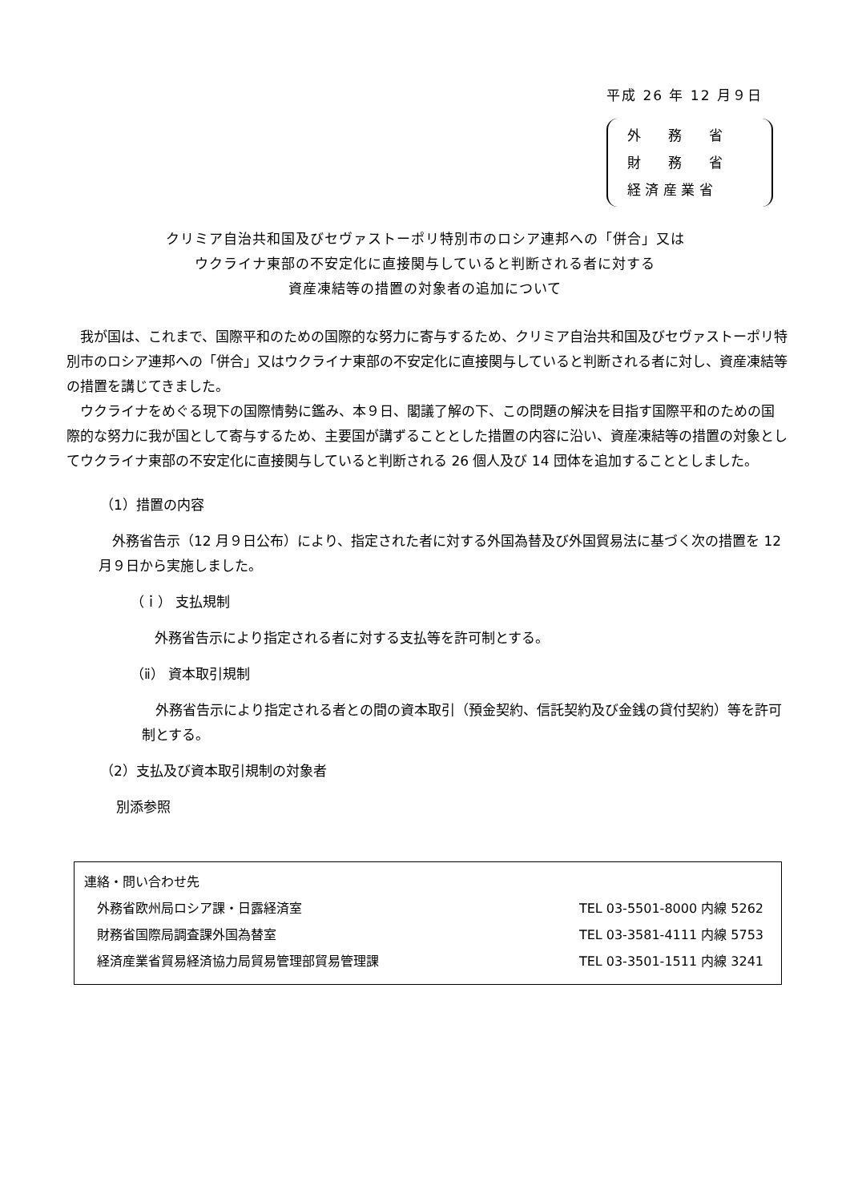平成 26 年 12 月９日
外　　務　　省
財　　務　　省
経 済 産 業 省
クリミア自治共和国及びセヴァストーポリ特別市のロシア連邦への「併合」又は
ウクライナ東部の不安定化に直接関与していると判断される者に対する
資産凍結等の措置の対象者の追加について
　我が国は、これまで、国際平和のための国際的な努力に寄与するため、クリミア自治共和国及びセヴァストーポリ特別市のロシア連邦への「併合」又はウクライナ東部の不安定化に直接関与していると判断される者に対し、資産凍結等の措置を講じてきました。
　ウクライナをめぐる現下の国際情勢に鑑み、本９日、閣議了解の下、この問題の解決を目指す国際平和のための国際的な努力に我が国として寄与するため、主要国が講ずることとした措置の内容に沿い、資産凍結等の措置の対象としてウクライナ東部の不安定化に直接関与していると判断される 26 個人及び 14 団体を追加することとしました。
（1）措置の内容
　外務省告示（12 月９日公布）により、指定された者に対する外国為替及び外国貿易法に基づく次の措置を 12 月９日から実施しました。
（ｉ） 支払規制
外務省告示により指定される者に対する支払等を許可制とする。
（ⅱ） 資本取引規制
　外務省告示により指定される者との間の資本取引（預金契約、信託契約及び金銭の貸付契約）等を許可制とする。
（2）支払及び資本取引規制の対象者
別添参照
連絡・問い合わせ先
外務省欧州局ロシア課・日露経済室 TEL 03-5501-8000 内線 5262
財務省国際局調査課外国為替室 TEL 03-3581-4111 内線 5753
経済産業省貿易経済協力局貿易管理部貿易管理課 TEL 03-3501-1511 内線 3241